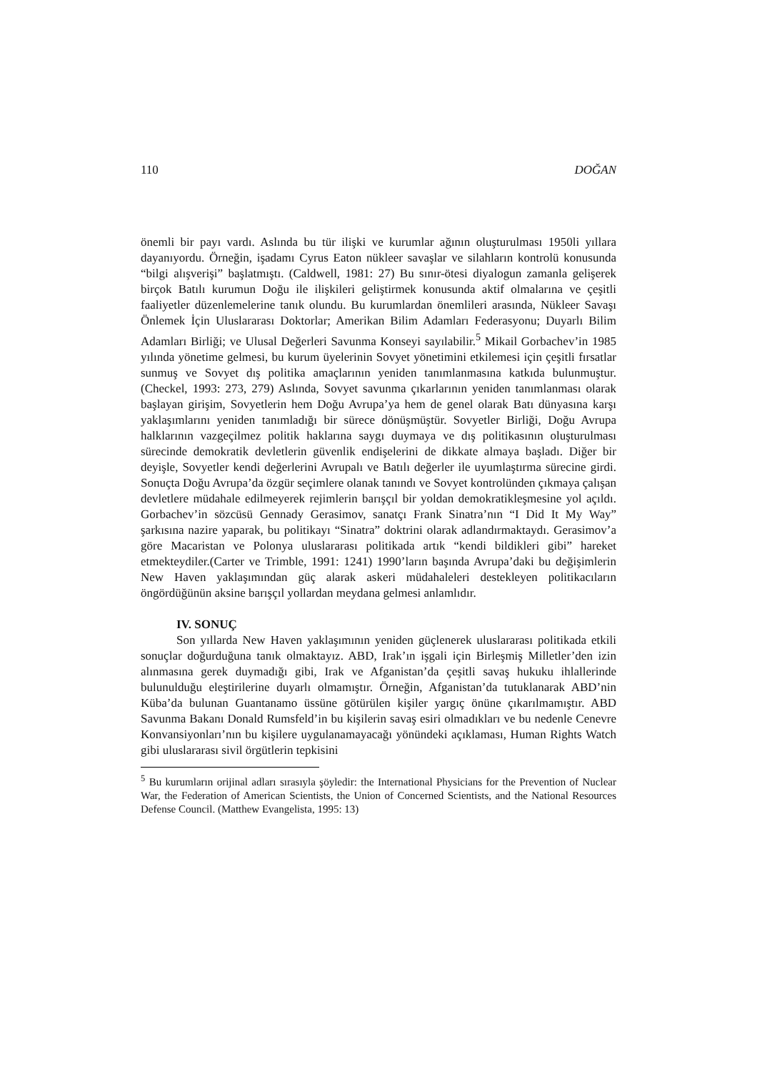110 DOĞAN
önemli bir payı vardı. Aslında bu tür ilişki ve kurumlar ağının oluşturulması 1950li yıllara dayanıyordu. Örneğin, işadamı Cyrus Eaton nükleer savaşlar ve silahların kontrolü konusunda “bilgi alışverişi” başlatmıştı. (Caldwell, 1981: 27) Bu sınır-ötesi diyalogun zamanla gelişerek birçok Batılı kurumun Doğu ile ilişkileri geliştirmek konusunda aktif olmalarına ve çeşitli faaliyetler düzenlemelerine tanık olundu. Bu kurumlardan önemlileri arasında, Nükleer Savaşı Önlemek İçin Uluslararası Doktorlar; Amerikan Bilim Adamları Federasyonu; Duyarlı Bilim Adamları Birliği; ve Ulusal Değerleri Savunma Konseyi sayılabilir.<sup>5</sup> Mikail Gorbachev’in 1985 yılında yönetime gelmesi, bu kurum üyelerinin Sovyet yönetimini etkilemesi için çeşitli fırsatlar sunmuş ve Sovyet dış politika amaçlarının yeniden tanımlanmasına katkıda bulunmuştur. (Checkel, 1993: 273, 279) Aslında, Sovyet savunma çıkarlarının yeniden tanımlanması olarak başlayan girişim, Sovyetlerin hem Doğu Avrupa’ya hem de genel olarak Batı dünyasına karşı yaklaşımlarını yeniden tanımladığı bir sürece dönüşmüştür. Sovyetler Birliği, Doğu Avrupa halklarının vazgeçilmez politik haklarına saygı duymaya ve dış politikasının oluşturulması sürecinde demokratik devletlerin güvenlik endişelerini de dikkate almaya başladı. Diğer bir deyişle, Sovyetler kendi değerlerini Avrupalı ve Batılı değerler ile uyumlaştırma sürecine girdi. Sonuçta Doğu Avrupa’da özgür seçimlere olanak tanındı ve Sovyet kontrolünden çıkmaya çalışan devletlere müdahale edilmeyerek rejimlerin barışçıl bir yoldan demokratikleşmesine yol açıldı. Gorbachev’in sözcüsü Gennady Gerasimov, sanatçı Frank Sinatra’nın “I Did It My Way” şarkısına nazire yaparak, bu politikayı “Sinatra” doktrini olarak adlandırmaktaydı. Gerasimov’a göre Macaristan ve Polonya uluslararası politikada artık “kendi bildikleri gibi” hareket etmekteydiler.(Carter ve Trimble, 1991: 1241) 1990’ların başında Avrupa’daki bu değişimlerin New Haven yaklaşımından güç alarak askeri müdahaleleri destekleyen politikacıların öngördüğünün aksine barışçıl yollardan meydana gelmesi anlamlıdır.
IV. SONUÇ
Son yıllarda New Haven yaklaşımının yeniden güçlenerek uluslararası politikada etkili sonuçlar doğurduğuna tanık olmaktayız. ABD, Irak’ın işgali için Birleşmiş Milletler’den izin alınmasına gerek duymadığı gibi, Irak ve Afganistan’da çeşitli savaş hukuku ihlallerinde bulunulduğu eleştirilerine duyarlı olmamıştır. Örneğin, Afganistan’da tutuklanarak ABD’nin Küba’da bulunan Guantanamo üssüne götürülen kişiler yargıç önüne çıkarılmamıştır. ABD Savunma Bakanı Donald Rumsfeld’in bu kişilerin savaş esiri olmadıkları ve bu nedenle Cenevre Konvansiyonları’nın bu kişilere uygulanamayacağı yönündeki açıklaması, Human Rights Watch gibi uluslararası sivil örgütlerin tepkisini
<sup>5</sup> Bu kurumların orijinal adları sırasıyla şöyledir: the International Physicians for the Prevention of Nuclear War, the Federation of American Scientists, the Union of Concerned Scientists, and the National Resources Defense Council. (Matthew Evangelista, 1995: 13)